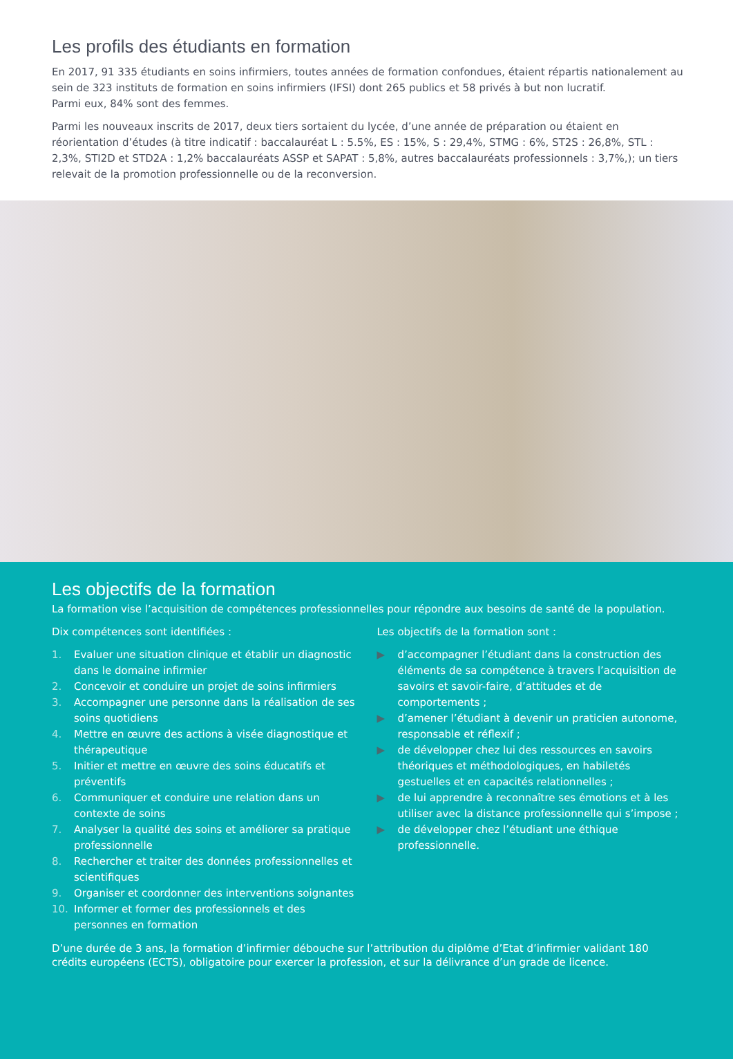Les profils des étudiants en formation
En 2017, 91 335 étudiants en soins infirmiers, toutes années de formation confondues, étaient répartis nationalement au sein de 323 instituts de formation en soins infirmiers (IFSI) dont 265 publics et 58 privés à but non lucratif.
Parmi eux, 84% sont des femmes.
Parmi les nouveaux inscrits de 2017, deux tiers sortaient du lycée, d’une année de préparation ou étaient en réorientation d’études (à titre indicatif : baccalauréat L : 5.5%, ES : 15%, S : 29,4%, STMG : 6%, ST2S : 26,8%, STL : 2,3%, STI2D et STD2A : 1,2% baccalauréats ASSP et SAPAT : 5,8%, autres baccalauréats professionnels : 3,7%,); un tiers relevait de la promotion professionnelle ou de la reconversion.
Les objectifs de la formation
La formation vise l’acquisition de compétences professionnelles pour répondre aux besoins de santé de la population.
Dix compétences sont identifiées :
1. Evaluer une situation clinique et établir un diagnostic dans le domaine infirmier
2. Concevoir et conduire un projet de soins infirmiers
3. Accompagner une personne dans la réalisation de ses soins quotidiens
4. Mettre en œuvre des actions à visée diagnostique et thérapeutique
5. Initier et mettre en œuvre des soins éducatifs et préventifs
6. Communiquer et conduire une relation dans un contexte de soins
7. Analyser la qualité des soins et améliorer sa pratique professionnelle
8. Rechercher et traiter des données professionnelles et scientifiques
9. Organiser et coordonner des interventions soignantes
10. Informer et former des professionnels et des personnes en formation
Les objectifs de la formation sont :
▶ d’accompagner l’étudiant dans la construction des éléments de sa compétence à travers l’acquisition de savoirs et savoir-faire, d’attitudes et de comportements ;
▶ d’amener l’étudiant à devenir un praticien autonome, responsable et réflexif ;
▶ de développer chez lui des ressources en savoirs théoriques et méthodologiques, en habiletés gestuelles et en capacités relationnelles ;
▶ de lui apprendre à reconnaître ses émotions et à les utiliser avec la distance professionnelle qui s’impose ;
▶ de développer chez l’étudiant une éthique professionnelle.
D’une durée de 3 ans, la formation d’infirmier débouche sur l’attribution du diplôme d’Etat d’infirmier validant 180 crédits européens (ECTS), obligatoire pour exercer la profession, et sur la délivrance d’un grade de licence.